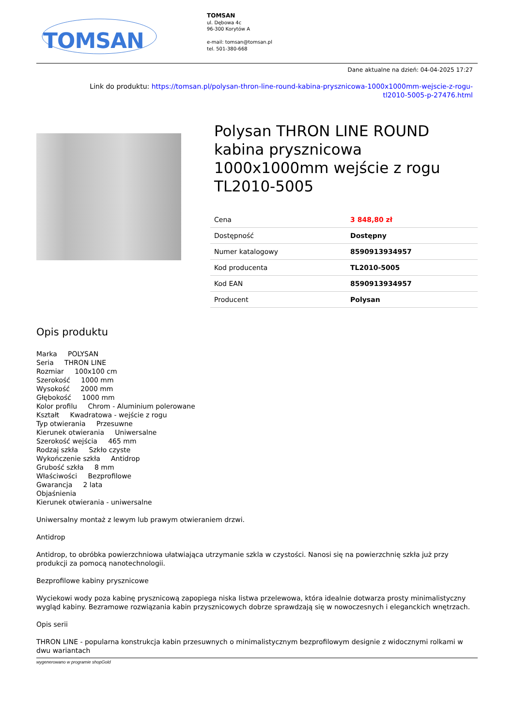TOMSAN
TOMSAN
ul. Dębowa 4c
96-300 Korytów A
e-mail: tomsan@tomsan.pl
tel. 501-380-668
Dane aktualne na dzień: 04-04-2025 17:27
Link do produktu: https://tomsan.pl/polysan-thron-line-round-kabina-prysznicowa-1000x1000mm-wejscie-z-rogu-
tl2010-5005-p-27476.html
Polysan THRON LINE ROUND kabina prysznicowa 1000x1000mm wejście z rogu TL2010-5005
| Cena | 3 848,80 zł |
| Dostępność | Dostępny |
| Numer katalogowy | 8590913934957 |
| Kod producenta | TL2010-5005 |
| Kod EAN | 8590913934957 |
| Producent | Polysan |
Opis produktu
Marka POLYSAN
Seria THRON LINE
Rozmiar 100x100 cm
Szerokość 1000 mm
Wysokość 2000 mm
Głębokość 1000 mm
Kolor profilu Chrom - Aluminium polerowane
Kształt Kwadratowa - wejście z rogu
Typ otwierania Przesuwne
Kierunek otwierania Uniwersalne
Szerokość wejścia 465 mm
Rodzaj szkła Szkło czyste
Wykończenie szkła Antidrop
Grubość szkła 8 mm
Właściwości Bezprofilowe
Gwarancja 2 lata
Objaśnienia
Kierunek otwierania - uniwersalne
Uniwersalny montaż z lewym lub prawym otwieraniem drzwi.
Antidrop
Antidrop, to obróbka powierzchniowa ułatwiająca utrzymanie szkla w czystości. Nanosi się na powierzchnię szkła już przy produkcji za pomocą nanotechnologii.
Bezprofilowe kabiny prysznicowe
Wyciekowi wody poza kabinę prysznicową zapopiega niska listwa przelewowa, która idealnie dotwarza prosty minimalistyczny wygląd kabiny. Bezramowe rozwiązania kabin przysznicowych dobrze sprawdzają się w nowoczesnych i eleganckich wnętrzach.
Opis serii
THRON LINE - popularna konstrukcja kabin przesuwnych o minimalistycznym bezprofilowym designie z widocznymi rolkami w dwu wariantach
wygenerowano w programie shopGold